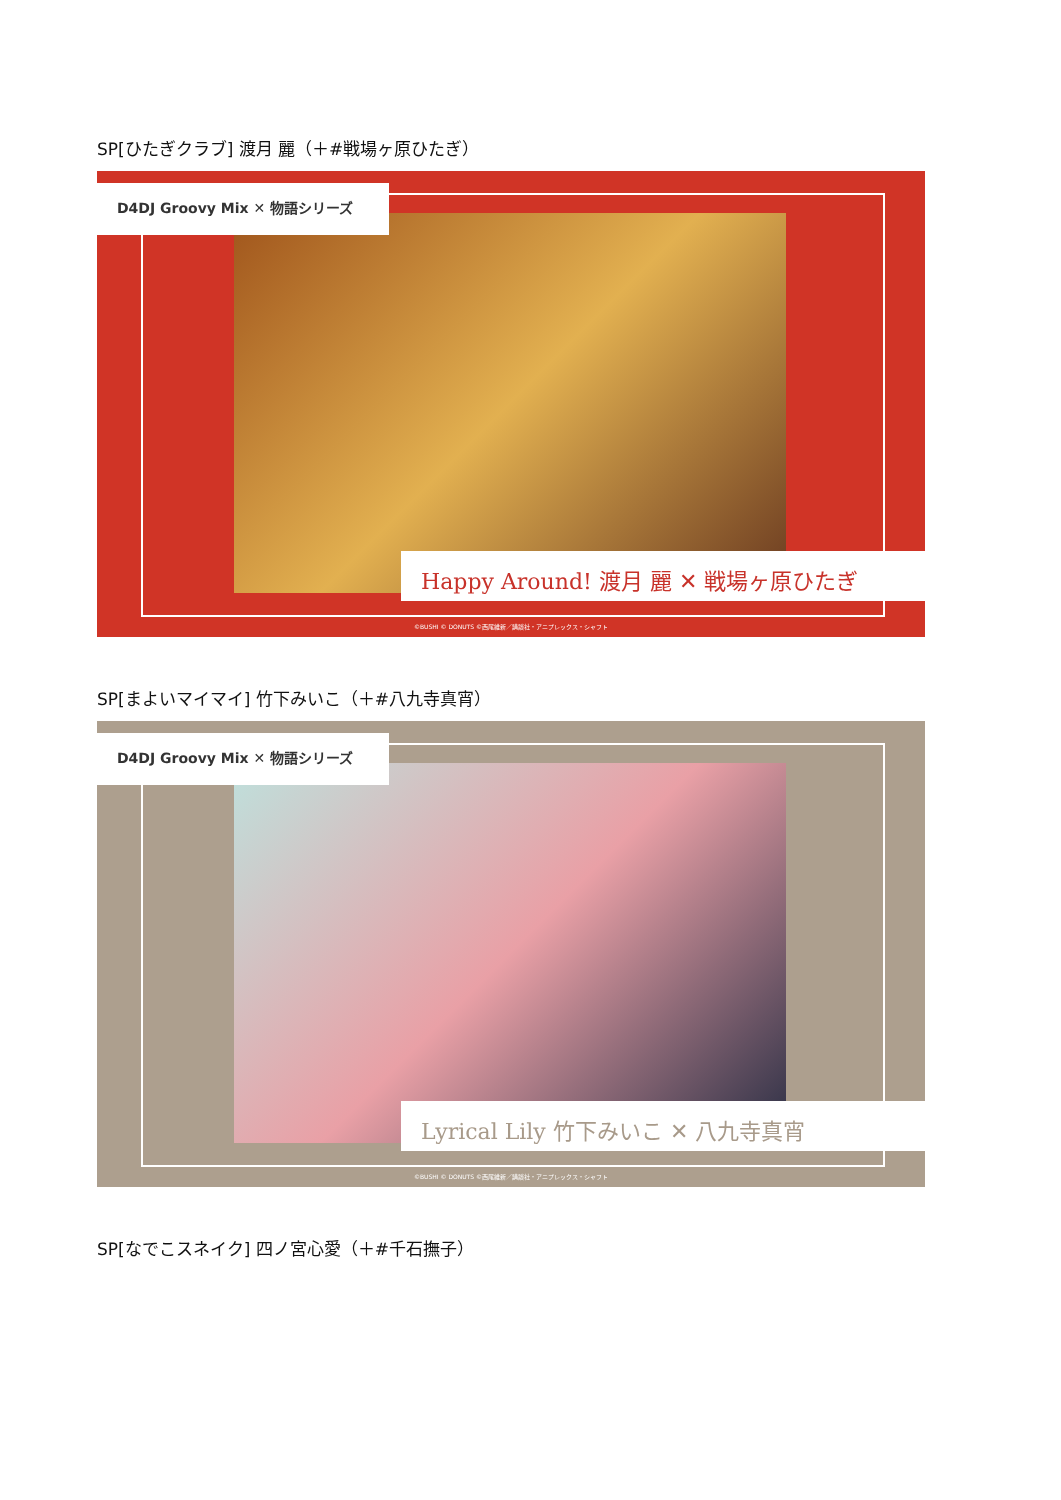SP[ひたぎクラブ] 渡月 麗（＋#戦場ヶ原ひたぎ）
D4DJ Groovy Mix ✕ 物語シリーズ
Happy Around! 渡月 麗 ✕ 戦場ヶ原ひたぎ
©BUSHI © DONUTS ©西尾維新／講談社・アニプレックス・シャフト
SP[まよいマイマイ] 竹下みいこ（＋#八九寺真宵）
D4DJ Groovy Mix ✕ 物語シリーズ
Lyrical Lily 竹下みいこ ✕ 八九寺真宵
©BUSHI © DONUTS ©西尾維新／講談社・アニプレックス・シャフト
SP[なでこスネイク] 四ノ宮心愛（＋#千石撫子）